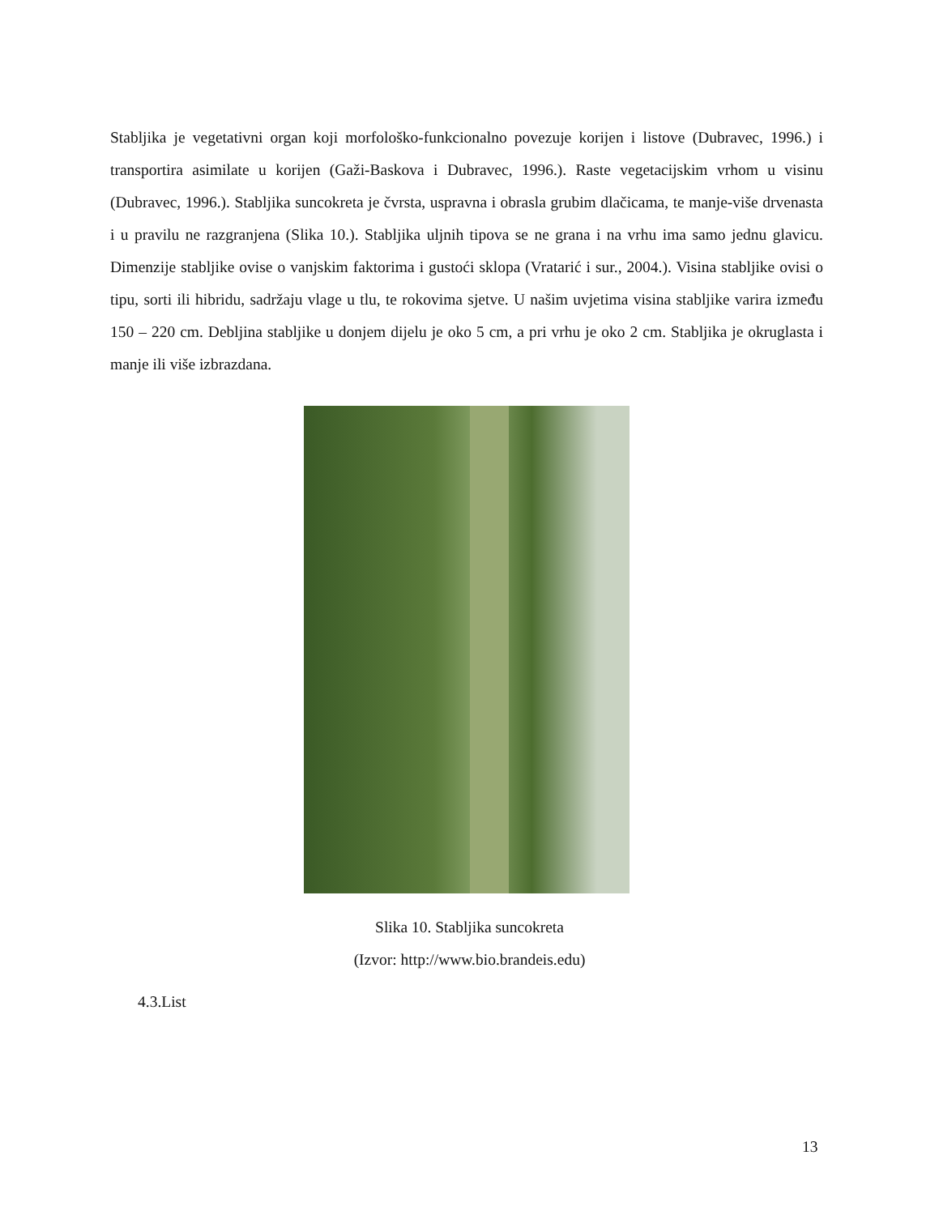Stabljika je vegetativni organ koji morfološko-funkcionalno povezuje korijen i listove (Dubravec, 1996.) i transportira asimilate u korijen (Gaži-Baskova i Dubravec, 1996.). Raste vegetacijskim vrhom u visinu (Dubravec, 1996.). Stabljika suncokreta je čvrsta, uspravna i obrasla grubim dlačicama, te manje-više drvenasta i u pravilu ne razgranjena (Slika 10.). Stabljika uljnih tipova se ne grana i na vrhu ima samo jednu glavicu. Dimenzije stabljike ovise o vanjskim faktorima i gustoći sklopa (Vratarić i sur., 2004.). Visina stabljike ovisi o tipu, sorti ili hibridu, sadržaju vlage u tlu, te rokovima sjetve. U našim uvjetima visina stabljike varira između 150 – 220 cm. Debljina stabljike u donjem dijelu je oko 5 cm, a pri vrhu je oko 2 cm. Stabljika je okruglasta i manje ili više izbrazdana.
Slika 10. Stabljika suncokreta
(Izvor: http://www.bio.brandeis.edu)
4.3.List
13